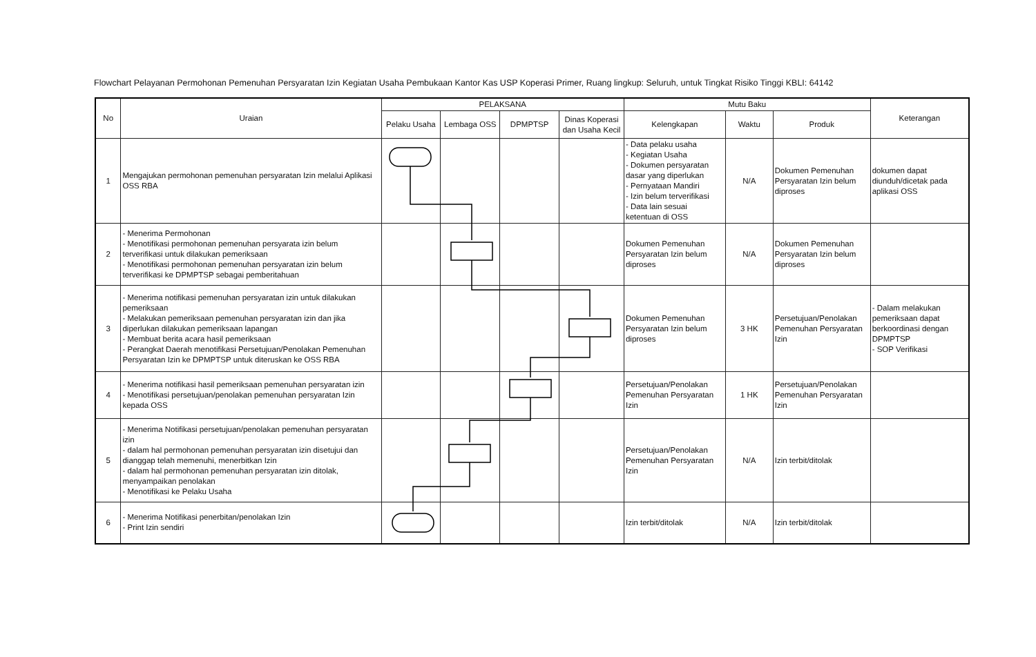Flowchart Pelayanan Permohonan Pemenuhan Persyaratan Izin Kegiatan Usaha Pembukaan Kantor Kas USP Koperasi Primer, Ruang lingkup: Seluruh, untuk Tingkat Risiko Tinggi KBLI: 64142
| No | Uraian | PELAKSANA | | | | Mutu Baku | | | Keterangan |
| --- | --- | --- | --- | --- | --- | --- | --- | --- | --- |
| | | Pelaku Usaha | Lembaga OSS | DPMPTSP | Dinas Koperasi dan Usaha Kecil | Kelengkapan | Waktu | Produk | |
| 1 | Mengajukan permohonan pemenuhan persyaratan Izin melalui Aplikasi OSS RBA | | | | | - Data pelaku usaha - Kegiatan Usaha - Dokumen persyaratan dasar yang diperlukan - Pernyataan Mandiri - Izin belum terverifikasi - Data lain sesuai ketentuan di OSS | N/A | Dokumen Pemenuhan Persyaratan Izin belum diproses | dokumen dapat diunduh/dicetak pada aplikasi OSS |
| 2 | - Menerima Permohonan - Menotifikasi permohonan pemenuhan persyarata izin belum terverifikasi untuk dilakukan pemeriksaan - Menotifikasi permohonan pemenuhan persyaratan izin belum terverifikasi ke DPMPTSP sebagai pemberitahuan | | | | | Dokumen Pemenuhan Persyaratan Izin belum diproses | N/A | Dokumen Pemenuhan Persyaratan Izin belum diproses | |
| 3 | - Menerima notifikasi pemenuhan persyaratan izin untuk dilakukan pemeriksaan - Melakukan pemeriksaan pemenuhan persyaratan izin dan jika diperlukan dilakukan pemeriksaan lapangan - Membuat berita acara hasil pemeriksaan - Perangkat Daerah menotifikasi Persetujuan/Penolakan Pemenuhan Persyaratan Izin ke DPMPTSP untuk diteruskan ke OSS RBA | | | | | Dokumen Pemenuhan Persyaratan Izin belum diproses | 3 HK | Persetujuan/Penolakan Pemenuhan Persyaratan Izin | - Dalam melakukan pemeriksaan dapat berkoordinasi dengan DPMPTSP - SOP Verifikasi |
| 4 | - Menerima notifikasi hasil pemeriksaan pemenuhan persyaratan izin - Menotifikasi persetujuan/penolakan pemenuhan persyaratan Izin kepada OSS | | | | | Persetujuan/Penolakan Pemenuhan Persyaratan Izin | 1 HK | Persetujuan/Penolakan Pemenuhan Persyaratan Izin | |
| 5 | - Menerima Notifikasi persetujuan/penolakan pemenuhan persyaratan izin - dalam hal permohonan pemenuhan persyaratan izin disetujui dan dianggap telah memenuhi, menerbitkan Izin - dalam hal permohonan pemenuhan persyaratan izin ditolak, menyampaikan penolakan - Menotifikasi ke Pelaku Usaha | | | | | Persetujuan/Penolakan Pemenuhan Persyaratan Izin | N/A | Izin terbit/ditolak | |
| 6 | - Menerima Notifikasi penerbitan/penolakan Izin - Print Izin sendiri | | | | | Izin terbit/ditolak | N/A | Izin terbit/ditolak | |